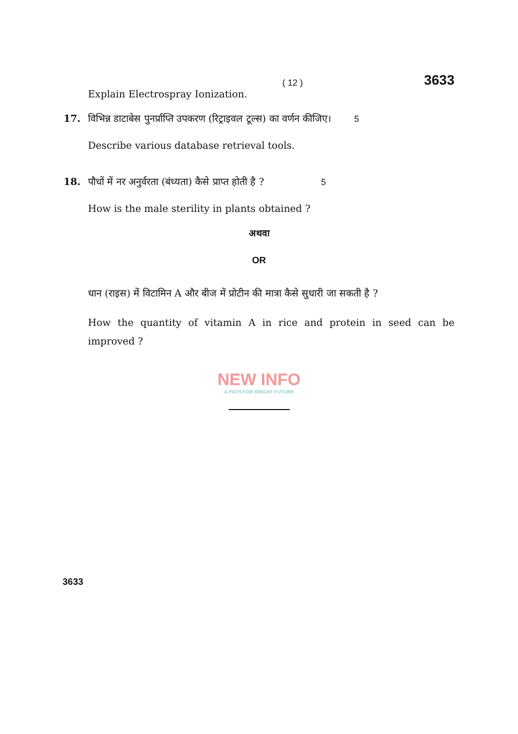( 12 ) 3633
Explain Electrospray Ionization.
17. विभिन्न डाटाबेस पुनर्प्राप्ति उपकरण (रिट्राइवल टूल्स) का वर्णन कीजिए। 5
Describe various database retrieval tools.
18. पौधों में नर अनुर्वरता (बंध्यता) कैसे प्राप्त होती है ? 5
How is the male sterility in plants obtained ?
अथवा
OR
धान (राइस) में विटामिन A और बीज में प्रोटीन की मात्रा कैसे सुधारी जा सकती है ?
How the quantity of vitamin A in rice and protein in seed can be improved ?
NEW INFO
A PATH FOR BRIGHT FUTURE
3633